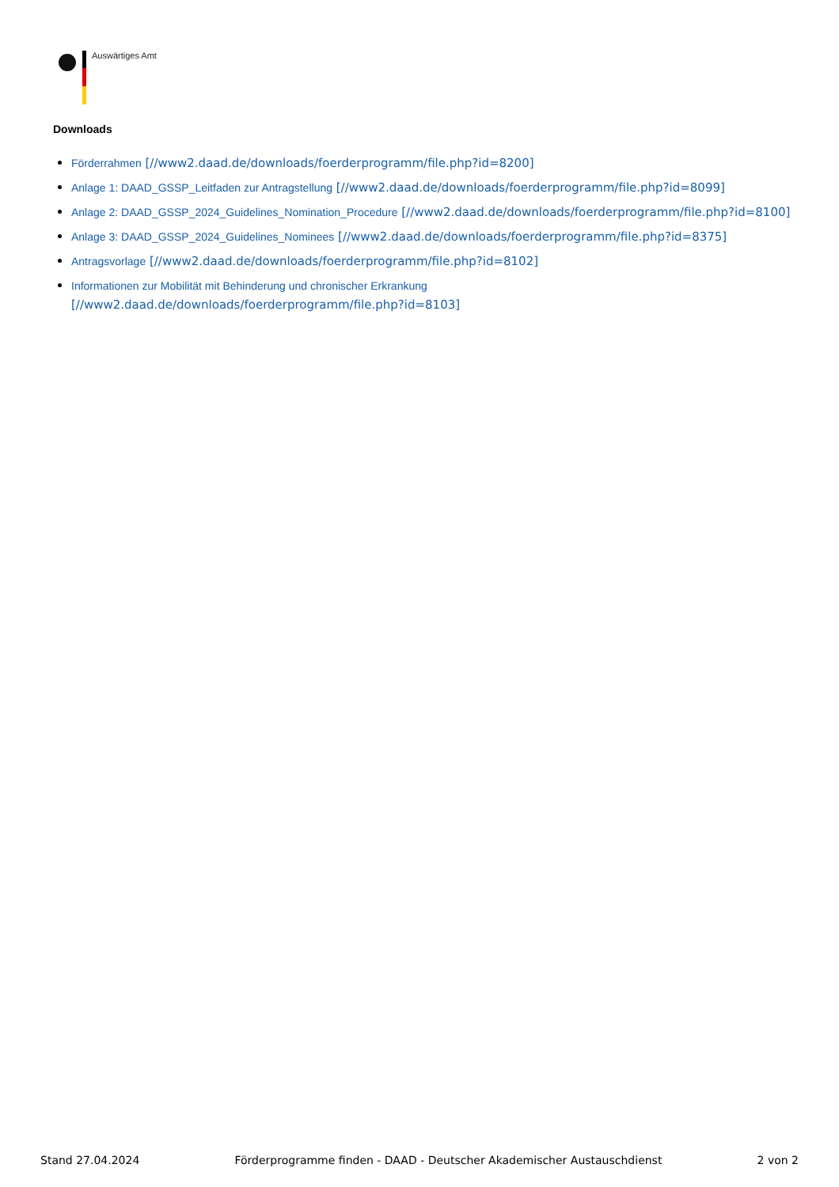Auswärtiges Amt
Downloads
Förderrahmen [//www2.daad.de/downloads/foerderprogramm/file.php?id=8200]
Anlage 1: DAAD_GSSP_Leitfaden zur Antragstellung [//www2.daad.de/downloads/foerderprogramm/file.php?id=8099]
Anlage 2: DAAD_GSSP_2024_Guidelines_Nomination_Procedure [//www2.daad.de/downloads/foerderprogramm/file.php?id=8100]
Anlage 3: DAAD_GSSP_2024_Guidelines_Nominees [//www2.daad.de/downloads/foerderprogramm/file.php?id=8375]
Antragsvorlage [//www2.daad.de/downloads/foerderprogramm/file.php?id=8102]
Informationen zur Mobilität mit Behinderung und chronischer Erkrankung
[//www2.daad.de/downloads/foerderprogramm/file.php?id=8103]
Stand 27.04.2024 Förderprogramme finden - DAAD - Deutscher Akademischer Austauschdienst 2 von 2